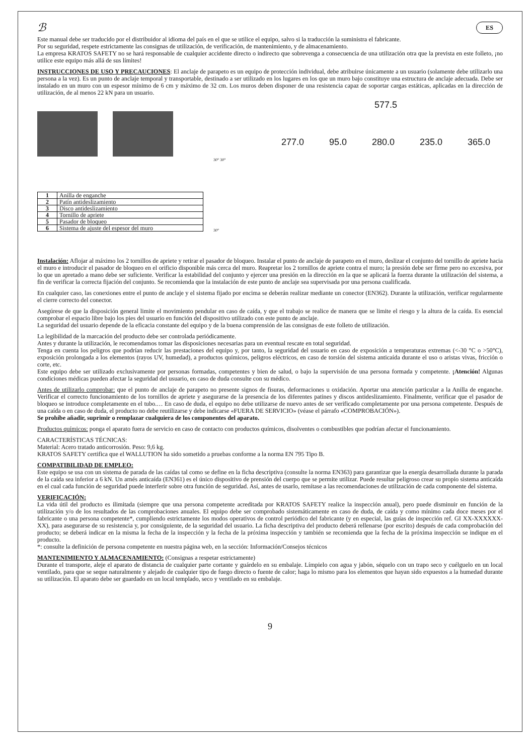ℬ ES
Este manual debe ser traducido por el distribuidor al idioma del país en el que se utilice el equipo, salvo si la traducción la suministra el fabricante.
Por su seguridad, respete estrictamente las consignas de utilización, de verificación, de mantenimiento, y de almacenamiento.
La empresa KRATOS SAFETY no se hará responsable de cualquier accidente directo o indirecto que sobrevenga a consecuencia de una utilización otra que la prevista en este folleto, ¡no utilice este equipo más allá de sus límites!
INSTRUCCIONES DE USO Y PRECAUCIONES: El anclaje de parapeto es un equipo de protección individual, debe atribuirse únicamente a un usuario (solamente debe utilizarlo una persona a la vez). Es un punto de anclaje temporal y transportable, destinado a ser utilizado en los lugares en los que un muro bajo constituye una estructura de anclaje adecuada. Debe ser instalado en un muro con un espesor mínimo de 6 cm y máximo de 32 cm. Los muros deben disponer de una resistencia capaz de soportar cargas estáticas, aplicadas en la dirección de utilización, de al menos 22 kN para un usuario.
| 1 | Anilla de enganche |
| 2 | Patín antideslizamiento |
| 3 | Disco antideslizamiento |
| 4 | Tornillo de apriete |
| 5 | Pasador de bloqueo |
| 6 | Sistema de ajuste del espesor del muro |
30° 30°
30°
577.5
277.0 95.0 280.0 235.0 365.0
Instalación: Aflojar al máximo los 2 tornillos de apriete y retirar el pasador de bloqueo. Instalar el punto de anclaje de parapeto en el muro, deslizar el conjunto del tornillo de apriete hacia el muro e introducir el pasador de bloqueo en el orificio disponible más cerca del muro. Reapretar los 2 tornillos de apriete contra el muro; la presión debe ser firme pero no excesiva, por lo que un apretado a mano debe ser suficiente. Verificar la estabilidad del conjunto y ejercer una presión en la dirección en la que se aplicará la fuerza durante la utilización del sistema, a fin de verificar la correcta fijación del conjunto. Se recomienda que la instalación de este punto de anclaje sea supervisada por una persona cualificada.
En cualquier caso, las conexiones entre el punto de anclaje y el sistema fijado por encima se deberán realizar mediante un conector (EN362). Durante la utilización, verificar regularmente el cierre correcto del conector.
Asegúrese de que la disposición general limite el movimiento pendular en caso de caída, y que el trabajo se realice de manera que se limite el riesgo y la altura de la caída. Es esencial comprobar el espacio libre bajo los pies del usuario en función del dispositivo utilizado con este punto de anclaje.
La seguridad del usuario depende de la eficacia constante del equipo y de la buena comprensión de las consignas de este folleto de utilización.
La legibilidad de la marcación del producto debe ser controlada periódicamente.
Antes y durante la utilización, le recomendamos tomar las disposiciones necesarias para un eventual rescate en total seguridad.
Tenga en cuenta los peligros que podrían reducir las prestaciones del equipo y, por tanto, la seguridad del usuario en caso de exposición a temperaturas extremas (<-30 °C o >50°C), exposición prolongada a los elementos (rayos UV, humedad), a productos químicos, peligros eléctricos, en caso de torsión del sistema anticaída durante el uso o aristas vivas, fricción o corte, etc.
Este equipo debe ser utilizado exclusivamente por personas formadas, competentes y bien de salud, o bajo la supervisión de una persona formada y competente. ¡Atención! Algunas condiciones médicas pueden afectar la seguridad del usuario, en caso de duda consulte con su médico.
Antes de utilizarlo comprobar: que el punto de anclaje de parapeto no presente signos de fisuras, deformaciones u oxidación. Aportar una atención particular a la Anilla de enganche. Verificar el correcto funcionamiento de los tornillos de apriete y asegurarse de la presencia de los diferentes patines y discos antideslizamiento. Finalmente, verificar que el pasador de bloqueo se introduce completamente en el tubo.… En caso de duda, el equipo no debe utilizarse de nuevo antes de ser verificado completamente por una persona competente. Después de una caída o en caso de duda, el producto no debe reutilizarse y debe indicarse «FUERA DE SERVICIO» (véase el párrafo «COMPROBACIÓN»).
Se prohíbe añadir, suprimir o remplazar cualquiera de los componentes del aparato.
Productos químicos: ponga el aparato fuera de servicio en caso de contacto con productos químicos, disolventes o combustibles que podrían afectar el funcionamiento.
CARACTERÍSTICAS TÉCNICAS:
Material: Acero tratado anticorrosión. Peso: 9,6 kg.
KRATOS SAFETY certifica que el WALLUTION ha sido sometido a pruebas conforme a la norma EN 795 Tipo B.
COMPATIBILIDAD DE EMPLEO:
Este equipo se usa con un sistema de parada de las caídas tal como se define en la ficha descriptiva (consulte la norma EN363) para garantizar que la energía desarrollada durante la parada de la caída sea inferior a 6 kN. Un arnés anticaída (EN361) es el único dispositivo de prensión del cuerpo que se permite utilizar. Puede resultar peligroso crear su propio sistema anticaída en el cual cada función de seguridad puede interferir sobre otra función de seguridad. Así, antes de usarlo, remítase a las recomendaciones de utilización de cada componente del sistema.
VERIFICACIÓN:
La vida útil del producto es ilimitada (siempre que una persona competente acreditada por KRATOS SAFETY realice la inspección anual), pero puede disminuir en función de la utilización y/o de los resultados de las comprobaciones anuales. El equipo debe ser comprobado sistemáticamente en caso de duda, de caída y como mínimo cada doce meses por el fabricante o una persona competente*, cumpliendo estrictamente los modos operativos de control periódico del fabricante (y en especial, las guías de inspección ref. GI XX-XXXXXX-XX), para asegurarse de su resistencia y, por consiguiente, de la seguridad del usuario. La ficha descriptiva del producto deberá rellenarse (por escrito) después de cada comprobación del producto; se deberá indicar en la misma la fecha de la inspección y la fecha de la próxima inspección y también se recomienda que la fecha de la próxima inspección se indique en el producto.
*: consulte la definición de persona competente en nuestra página web, en la sección: Información/Consejos técnicos
MANTENIMIENTO Y ALMACENAMIENTO: (Consignas a respetar estrictamente)
Durante el transporte, aleje el aparato de distancia de cualquier parte cortante y guárdelo en su embalaje. Límpielo con agua y jabón, séquelo con un trapo seco y cuélguelo en un local ventilado, para que se seque naturalmente y alejado de cualquier tipo de fuego directo o fuente de calor; haga lo mismo para los elementos que hayan sido expuestos a la humedad durante su utilización. El aparato debe ser guardado en un local templado, seco y ventilado en su embalaje.
9